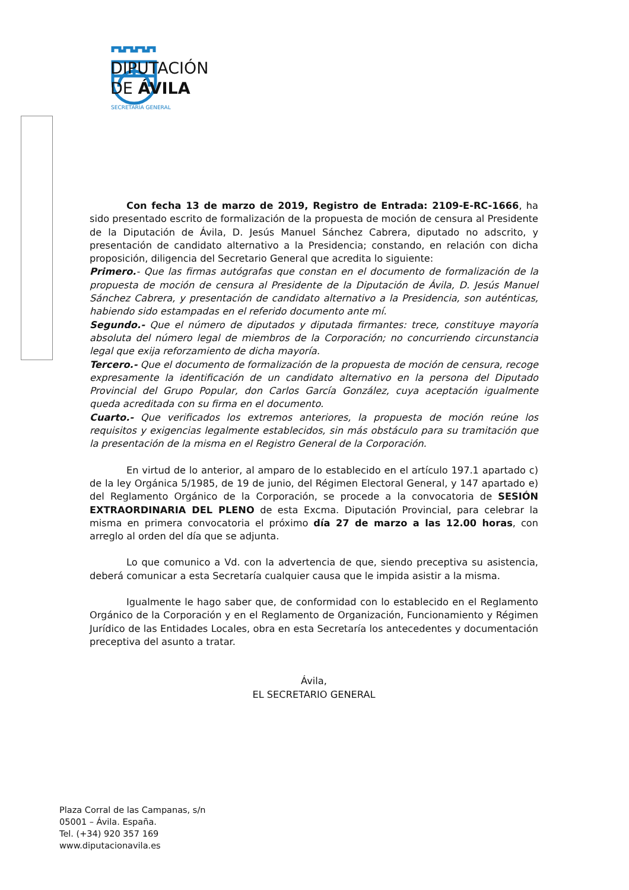DIPUTACIÓN
DE ÁVILA
SECRETARÍA GENERAL
Con fecha 13 de marzo de 2019, Registro de Entrada: 2109-E-RC-1666, ha sido presentado escrito de formalización de la propuesta de moción de censura al Presidente de la Diputación de Ávila, D. Jesús Manuel Sánchez Cabrera, diputado no adscrito, y presentación de candidato alternativo a la Presidencia; constando, en relación con dicha proposición, diligencia del Secretario General que acredita lo siguiente:
Primero.- Que las firmas autógrafas que constan en el documento de formalización de la propuesta de moción de censura al Presidente de la Diputación de Ávila, D. Jesús Manuel Sánchez Cabrera, y presentación de candidato alternativo a la Presidencia, son auténticas, habiendo sido estampadas en el referido documento ante mí.
Segundo.- Que el número de diputados y diputada firmantes: trece, constituye mayoría absoluta del número legal de miembros de la Corporación; no concurriendo circunstancia legal que exija reforzamiento de dicha mayoría.
Tercero.- Que el documento de formalización de la propuesta de moción de censura, recoge expresamente la identificación de un candidato alternativo en la persona del Diputado Provincial del Grupo Popular, don Carlos García González, cuya aceptación igualmente queda acreditada con su firma en el documento.
Cuarto.- Que verificados los extremos anteriores, la propuesta de moción reúne los requisitos y exigencias legalmente establecidos, sin más obstáculo para su tramitación que la presentación de la misma en el Registro General de la Corporación.
En virtud de lo anterior, al amparo de lo establecido en el artículo 197.1 apartado c) de la ley Orgánica 5/1985, de 19 de junio, del Régimen Electoral General, y 147 apartado e) del Reglamento Orgánico de la Corporación, se procede a la convocatoria de SESIÓN EXTRAORDINARIA DEL PLENO de esta Excma. Diputación Provincial, para celebrar la misma en primera convocatoria el próximo día 27 de marzo a las 12.00 horas, con arreglo al orden del día que se adjunta.
Lo que comunico a Vd. con la advertencia de que, siendo preceptiva su asistencia, deberá comunicar a esta Secretaría cualquier causa que le impida asistir a la misma.
Igualmente le hago saber que, de conformidad con lo establecido en el Reglamento Orgánico de la Corporación y en el Reglamento de Organización, Funcionamiento y Régimen Jurídico de las Entidades Locales, obra en esta Secretaría los antecedentes y documentación preceptiva del asunto a tratar.
Ávila,
EL SECRETARIO GENERAL
Plaza Corral de las Campanas, s/n
05001 – Ávila. España.
Tel. (+34) 920 357 169
www.diputacionavila.es